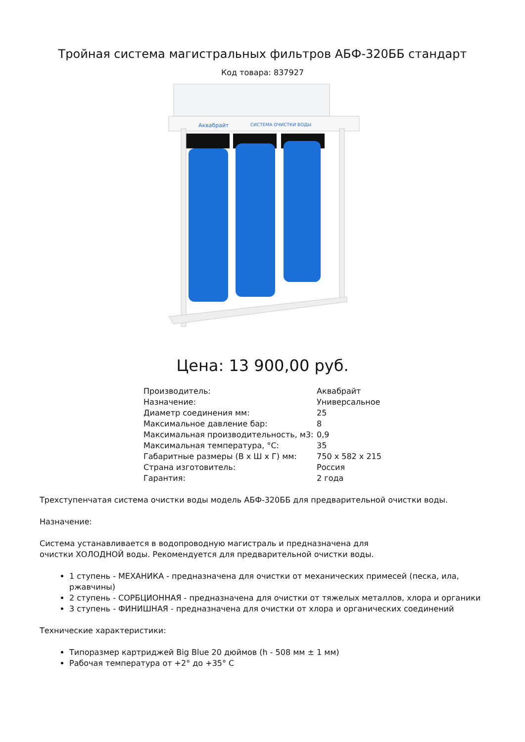Тройная система магистральных фильтров АБФ-320ББ стандарт
Код товара: 837927
Аквабрайт
СИСТЕМА ОЧИСТКИ ВОДЫ
Цена: 13 900,00 руб.
| Производитель: | Аквабрайт |
| Назначение: | Универсальное |
| Диаметр соединения мм: | 25 |
| Максимальное давление бар: | 8 |
| Максимальная производительность, м3: | 0,9 |
| Максимальная температура, °С: | 35 |
| Габаритные размеры (В х Ш х Г) мм: | 750 х 582 х 215 |
| Страна изготовитель: | Россия |
| Гарантия: | 2 года |
Трехступенчатая система очистки воды модель АБФ-320ББ для предварительной очистки воды.
Назначение:
Система устанавливается в водопроводную магистраль и предназначена для
очистки ХОЛОДНОЙ воды. Рекомендуется для предварительной очистки воды.
1 ступень - МЕХАНИКА - предназначена для очистки от механических примесей (песка, ила, ржавчины)
2 ступень - СОРБЦИОННАЯ - предназначена для очистки от тяжелых металлов, хлора и органики
3 ступень - ФИНИШНАЯ - предназначена для очистки от хлора и органических соединений
Технические характеристики:
Типоразмер картриджей Big Blue 20 дюймов (h - 508 мм ± 1 мм)
Рабочая температура от +2° до +35° С